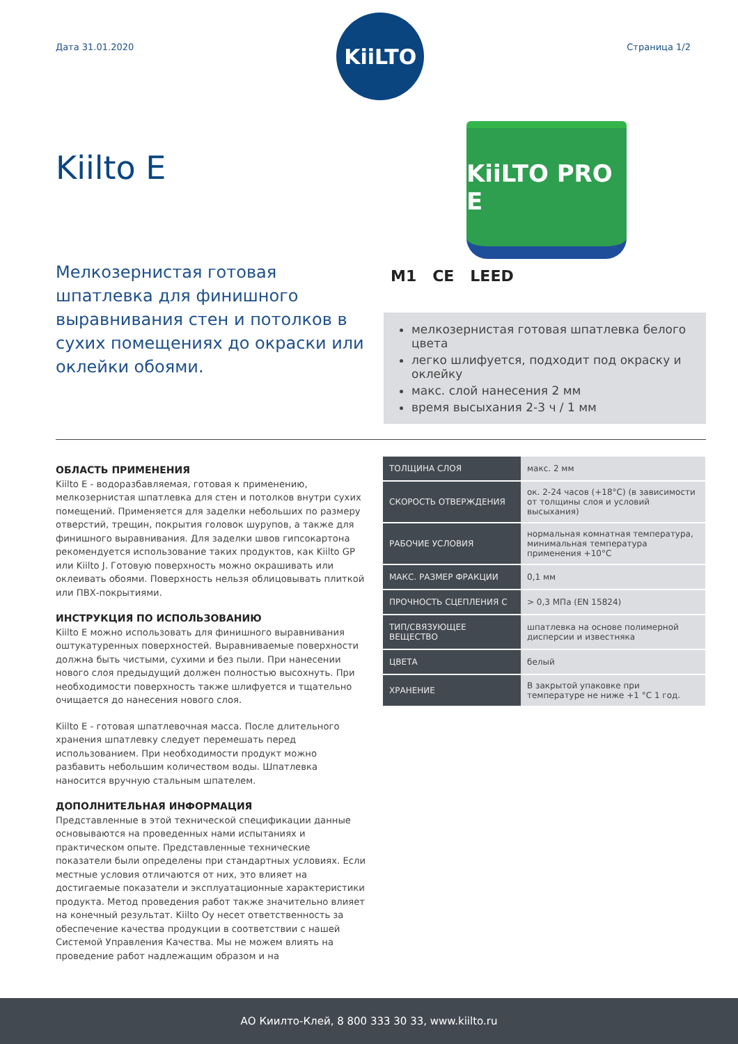Дата 31.01.2020
KiiLTO
Страница 1/2
Kiilto E
KiiLTO PRO E
Мелкозернистая готовая шпатлевка для финишного выравнивания стен и потолков в сухих помещениях до окраски или оклейки обоями.
M1 CE LEED
мелкозернистая готовая шпатлевка белого цвета
легко шлифуется, подходит под окраску и оклейку
макс. слой нанесения 2 мм
время высыхания 2-3 ч / 1 мм
ОБЛАСТЬ ПРИМЕНЕНИЯ
Kiilto E - водоразбавляемая, готовая к применению, мелкозернистая шпатлевка для стен и потолков внутри сухих помещений. Применяется для заделки небольших по размеру отверстий, трещин, покрытия головок шурупов, а также для финишного выравнивания. Для заделки швов гипсокартона рекомендуется использование таких продуктов, как Kiilto GP или Kiilto J. Готовую поверхность можно окрашивать или оклеивать обоями. Поверхность нельзя облицовывать плиткой или ПВХ-покрытиями.
ИНСТРУКЦИЯ ПО ИСПОЛЬЗОВАНИЮ
Kiilto E можно использовать для финишного выравнивания оштукатуренных поверхностей. Выравниваемые поверхности должна быть чистыми, сухими и без пыли. При нанесении нового слоя предыдущий должен полностью высохнуть. При необходимости поверхность также шлифуется и тщательно очищается до нанесения нового слоя.
Kiilto E - готовая шпатлевочная масса. После длительного хранения шпатлевку следует перемешать перед использованием. При необходимости продукт можно разбавить небольшим количеством воды. Шпатлевка наносится вручную стальным шпателем.
ДОПОЛНИТЕЛЬНАЯ ИНФОРМАЦИЯ
Представленные в этой технической спецификации данные основываются на проведенных нами испытаниях и практическом опыте. Представленные технические показатели были определены при стандартных условиях. Если местные условия отличаются от них, это влияет на достигаемые показатели и эксплуатационные характеристики продукта. Метод проведения работ также значительно влияет на конечный результат. Kiilto Oy несет ответственность за обеспечение качества продукции в соответствии с нашей Системой Управления Качества. Мы не можем влиять на проведение работ надлежащим образом и на
| ТОЛЩИНА СЛОЯ | макс. 2 мм |
| СКОРОСТЬ ОТВЕРЖДЕНИЯ | ок. 2-24 часов (+18°C) (в зависимости от толщины слоя и условий высыхания) |
| РАБОЧИЕ УСЛОВИЯ | нормальная комнатная температура, минимальная температура применения +10°C |
| МАКС. РАЗМЕР ФРАКЦИИ | 0,1 мм |
| ПРОЧНОСТЬ СЦЕПЛЕНИЯ С | > 0,3 МПа (EN 15824) |
| ТИП/СВЯЗУЮЩЕЕ ВЕЩЕСТВО | шпатлевка на основе полимерной дисперсии и известняка |
| ЦВЕТА | белый |
| ХРАНЕНИЕ | В закрытой упаковке при температуре не ниже +1 °C 1 год. |
АО Киилто-Клей, 8 800 333 30 33, www.kiilto.ru